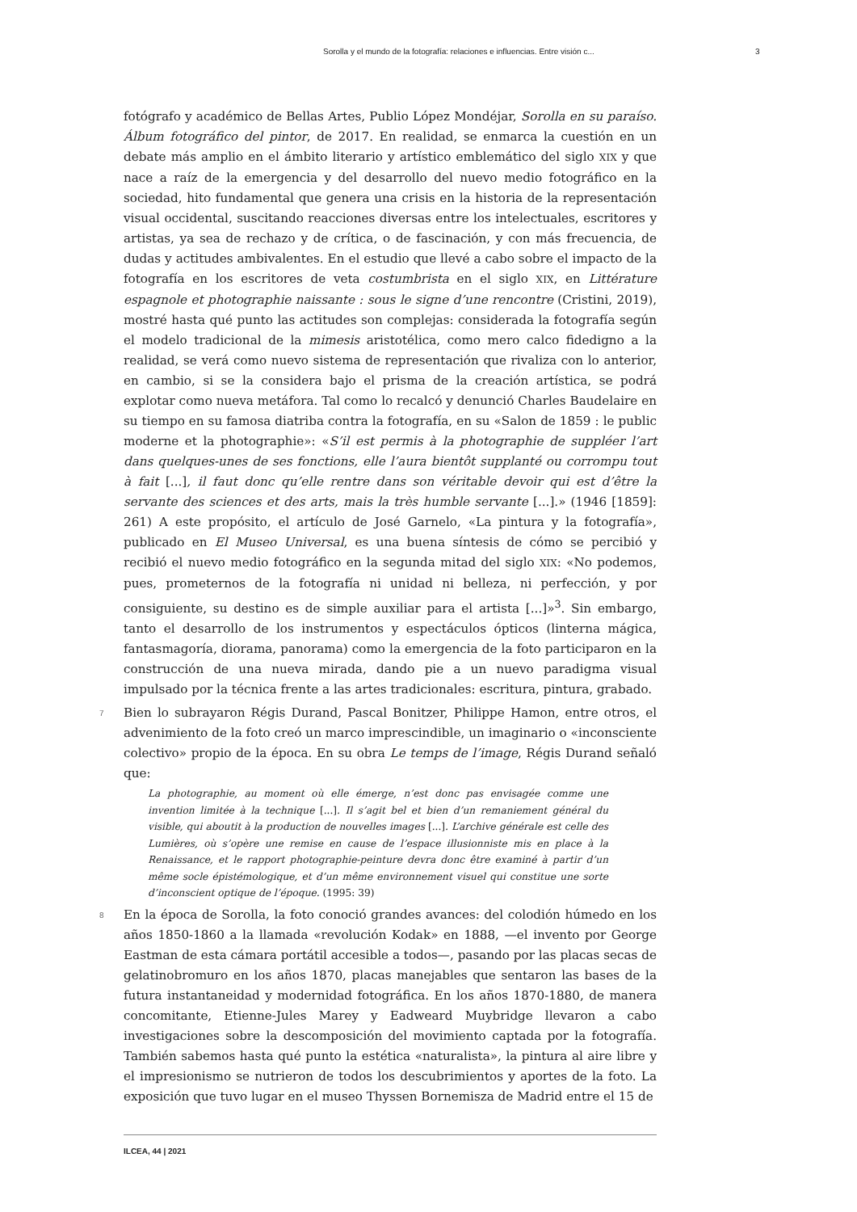Sorolla y el mundo de la fotografía: relaciones e influencias. Entre visión c... 3
fotógrafo y académico de Bellas Artes, Publio López Mondéjar, Sorolla en su paraíso. Álbum fotográfico del pintor, de 2017. En realidad, se enmarca la cuestión en un debate más amplio en el ámbito literario y artístico emblemático del siglo XIX y que nace a raíz de la emergencia y del desarrollo del nuevo medio fotográfico en la sociedad, hito fundamental que genera una crisis en la historia de la representación visual occidental, suscitando reacciones diversas entre los intelectuales, escritores y artistas, ya sea de rechazo y de crítica, o de fascinación, y con más frecuencia, de dudas y actitudes ambivalentes. En el estudio que llevé a cabo sobre el impacto de la fotografía en los escritores de veta costumbrista en el siglo XIX, en Littérature espagnole et photographie naissante : sous le signe d’une rencontre (Cristini, 2019), mostré hasta qué punto las actitudes son complejas: considerada la fotografía según el modelo tradicional de la mimesis aristotélica, como mero calco fidedigno a la realidad, se verá como nuevo sistema de representación que rivaliza con lo anterior, en cambio, si se la considera bajo el prisma de la creación artística, se podrá explotar como nueva metáfora. Tal como lo recalcó y denunció Charles Baudelaire en su tiempo en su famosa diatriba contra la fotografía, en su «Salon de 1859 : le public moderne et la photographie»: «S’il est permis à la photographie de suppléer l’art dans quelques-unes de ses fonctions, elle l’aura bientôt supplanté ou corrompu tout à fait [...], il faut donc qu’elle rentre dans son véritable devoir qui est d’être la servante des sciences et des arts, mais la très humble servante [...].» (1946 [1859]: 261) A este propósito, el artículo de José Garnelo, «La pintura y la fotografía», publicado en El Museo Universal, es una buena síntesis de cómo se percibió y recibió el nuevo medio fotográfico en la segunda mitad del siglo XIX: «No podemos, pues, prometernos de la fotografía ni unidad ni belleza, ni perfección, y por consiguiente, su destino es de simple auxiliar para el artista [...]»<sup>3</sup>. Sin embargo, tanto el desarrollo de los instrumentos y espectáculos ópticos (linterna mágica, fantasmagoría, diorama, panorama) como la emergencia de la foto participaron en la construcción de una nueva mirada, dando pie a un nuevo paradigma visual impulsado por la técnica frente a las artes tradicionales: escritura, pintura, grabado.
7 Bien lo subrayaron Régis Durand, Pascal Bonitzer, Philippe Hamon, entre otros, el advenimiento de la foto creó un marco imprescindible, un imaginario o «inconsciente colectivo» propio de la época. En su obra Le temps de l’image, Régis Durand señaló que:
La photographie, au moment où elle émerge, n’est donc pas envisagée comme une invention limitée à la technique [...]. Il s’agit bel et bien d’un remaniement général du visible, qui aboutit à la production de nouvelles images [...]. L’archive générale est celle des Lumières, où s’opère une remise en cause de l’espace illusionniste mis en place à la Renaissance, et le rapport photographie-peinture devra donc être examiné à partir d’un même socle épistémologique, et d’un même environnement visuel qui constitue une sorte d’inconscient optique de l’époque. (1995: 39)
8 En la época de Sorolla, la foto conoció grandes avances: del colodión húmedo en los años 1850-1860 a la llamada «revolución Kodak» en 1888, —el invento por George Eastman de esta cámara portátil accesible a todos—, pasando por las placas secas de gelatinobromuro en los años 1870, placas manejables que sentaron las bases de la futura instantaneidad y modernidad fotográfica. En los años 1870-1880, de manera concomitante, Etienne-Jules Marey y Eadweard Muybridge llevaron a cabo investigaciones sobre la descomposición del movimiento captada por la fotografía. También sabemos hasta qué punto la estética «naturalista», la pintura al aire libre y el impresionismo se nutrieron de todos los descubrimientos y aportes de la foto. La exposición que tuvo lugar en el museo Thyssen Bornemisza de Madrid entre el 15 de
ILCEA, 44 | 2021